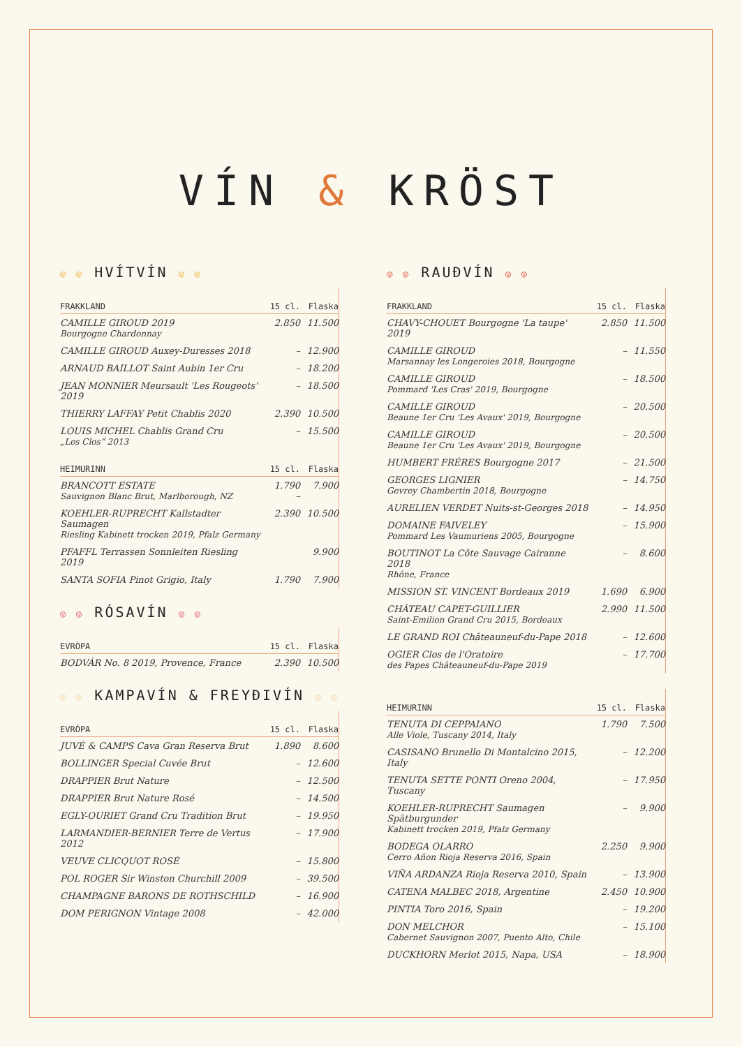VÍN & KRÖST
◎ ◎ HVÍTVÍN ◎ ◎
| FRAKKLAND | 15 cl. | Flaska |
| --- | --- | --- |
| CAMILLE GIROUD 2019 Bourgogne Chardonnay | 2.850 | 11.500 |
| CAMILLE GIROUD Auxey-Duresses 2018 | – | 12.900 |
| ARNAUD BAILLOT Saint Aubin 1er Cru | – | 18.200 |
| JEAN MONNIER Meursault 'Les Rougeots' 2019 | – | 18.500 |
| THIERRY LAFFAY Petit Chablis 2020 | 2.390 | 10.500 |
| LOUIS MICHEL Chablis Grand Cru „Les Clos“ 2013 | – | 15.500 |
| HEIMURINN | 15 cl. | Flaska |
| BRANCOTT ESTATE Sauvignon Blanc Brut, Marlborough, NZ | 1.790 – | 7.900 |
| KOEHLER-RUPRECHT Kallstadter Saumagen Riesling Kabinett trocken 2019, Pfalz Germany | 2.390 | 10.500 |
| PFAFFL Terrassen Sonnleiten Riesling 2019 | | 9.900 |
| SANTA SOFIA Pinot Grigio, Italy | 1.790 | 7.900 |
◎ ◎ RÓSAVÍN ◎ ◎
| EVRÓPA | 15 cl. | Flaska |
| --- | --- | --- |
| BODVÁR No. 8 2019, Provence, France | 2.390 | 10.500 |
◎ ◎ KAMPAVÍN & FREYÐIVÍN ◎ ◎
| EVRÓPA | 15 cl. | Flaska |
| --- | --- | --- |
| JUVÉ & CAMPS Cava Gran Reserva Brut | 1.890 | 8.600 |
| BOLLINGER Special Cuvée Brut | – | 12.600 |
| DRAPPIER Brut Nature | – | 12.500 |
| DRAPPIER Brut Nature Rosé | – | 14.500 |
| EGLY-OURIET Grand Cru Tradition Brut | – | 19.950 |
| LARMANDIER-BERNIER Terre de Vertus 2012 | – | 17.900 |
| VEUVE CLICQUOT ROSÉ | – | 15.800 |
| POL ROGER Sir Winston Churchill 2009 | – | 39.500 |
| CHAMPAGNE BARONS DE ROTHSCHILD | – | 16.900 |
| DOM PERIGNON Vintage 2008 | – | 42.000 |
◎ ◎ RAUÐVÍN ◎ ◎
| FRAKKLAND | 15 cl. | Flaska |
| --- | --- | --- |
| CHAVY-CHOUET Bourgogne 'La taupe' 2019 | 2.850 | 11.500 |
| CAMILLE GIROUD Marsannay les Longeroies 2018, Bourgogne | – | 11.550 |
| CAMILLE GIROUD Pommard 'Les Cras' 2019, Bourgogne | – | 18.500 |
| CAMILLE GIROUD Beaune 1er Cru 'Les Avaux' 2019, Bourgogne | – | 20.500 |
| CAMILLE GIROUD Beaune 1er Cru 'Les Avaux' 2019, Bourgogne | – | 20.500 |
| HUMBERT FRÉRES Bourgogne 2017 | – | 21.500 |
| GEORGES LIGNIER Gevrey Chambertin 2018, Bourgogne | – | 14.750 |
| AURELIEN VERDET Nuits-st-Georges 2018 | – | 14.950 |
| DOMAINE FAIVELEY Pommard Les Vaumuriens 2005, Bourgogne | – | 15.900 |
| BOUTINOT La Côte Sauvage Cairanne 2018 Rhône, France | – | 8.600 |
| MISSION ST. VINCENT Bordeaux 2019 | 1.690 | 6.900 |
| CHÂTEAU CAPET-GUILLIER Saint-Emilion Grand Cru 2015, Bordeaux | 2.990 | 11.500 |
| LE GRAND ROI Châteauneuf-du-Pape 2018 | – | 12.600 |
| OGIER Clos de l'Oratoire des Papes Châteauneuf-du-Pape 2019 | – | 17.700 |
| HEIMURINN | 15 cl. | Flaska |
| --- | --- | --- |
| TENUTA DI CEPPAIANO Alle Viole, Tuscany 2014, Italy | 1.790 | 7.500 |
| CASISANO Brunello Di Montalcino 2015, Italy | – | 12.200 |
| TENUTA SETTE PONTI Oreno 2004, Tuscany | – | 17.950 |
| KOEHLER-RUPRECHT Saumagen Spätburgunder Kabinett trocken 2019, Pfalz Germany | – | 9.900 |
| BODEGA OLARRO Cerro Añon Rioja Reserva 2016, Spain | 2.250 | 9.900 |
| VIÑA ARDANZA Rioja Reserva 2010, Spain | – | 13.900 |
| CATENA MALBEC 2018, Argentine | 2.450 | 10.900 |
| PINTIA Toro 2016, Spain | – | 19.200 |
| DON MELCHOR Cabernet Sauvignon 2007, Puento Alto, Chile | – | 15.100 |
| DUCKHORN Merlot 2015, Napa, USA | – | 18.900 |